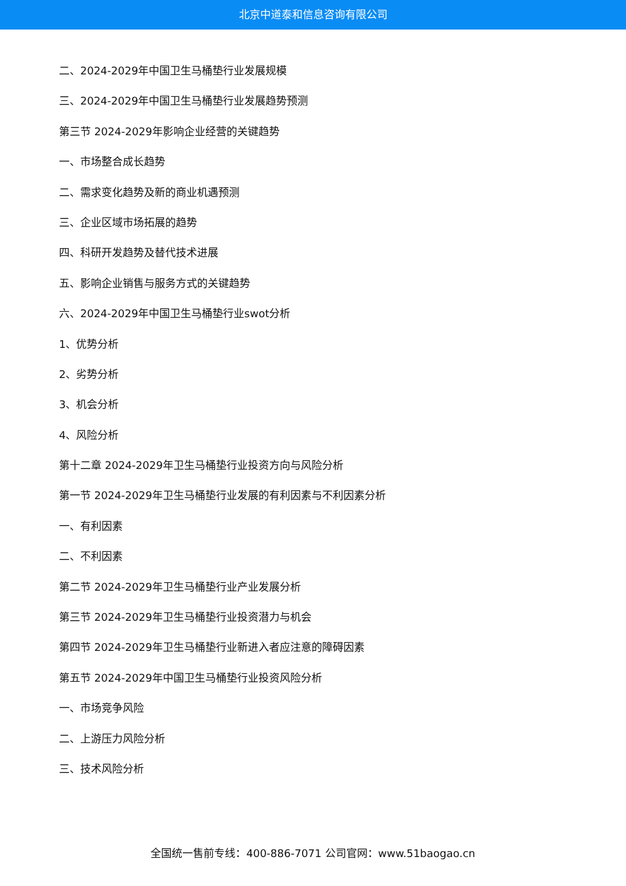北京中道泰和信息咨询有限公司
二、2024-2029年中国卫生马桶垫行业发展规模
三、2024-2029年中国卫生马桶垫行业发展趋势预测
第三节 2024-2029年影响企业经营的关键趋势
一、市场整合成长趋势
二、需求变化趋势及新的商业机遇预测
三、企业区域市场拓展的趋势
四、科研开发趋势及替代技术进展
五、影响企业销售与服务方式的关键趋势
六、2024-2029年中国卫生马桶垫行业swot分析
1、优势分析
2、劣势分析
3、机会分析
4、风险分析
第十二章 2024-2029年卫生马桶垫行业投资方向与风险分析
第一节 2024-2029年卫生马桶垫行业发展的有利因素与不利因素分析
一、有利因素
二、不利因素
第二节 2024-2029年卫生马桶垫行业产业发展分析
第三节 2024-2029年卫生马桶垫行业投资潜力与机会
第四节 2024-2029年卫生马桶垫行业新进入者应注意的障碍因素
第五节 2024-2029年中国卫生马桶垫行业投资风险分析
一、市场竞争风险
二、上游压力风险分析
三、技术风险分析
全国统一售前专线：400-886-7071 公司官网：www.51baogao.cn